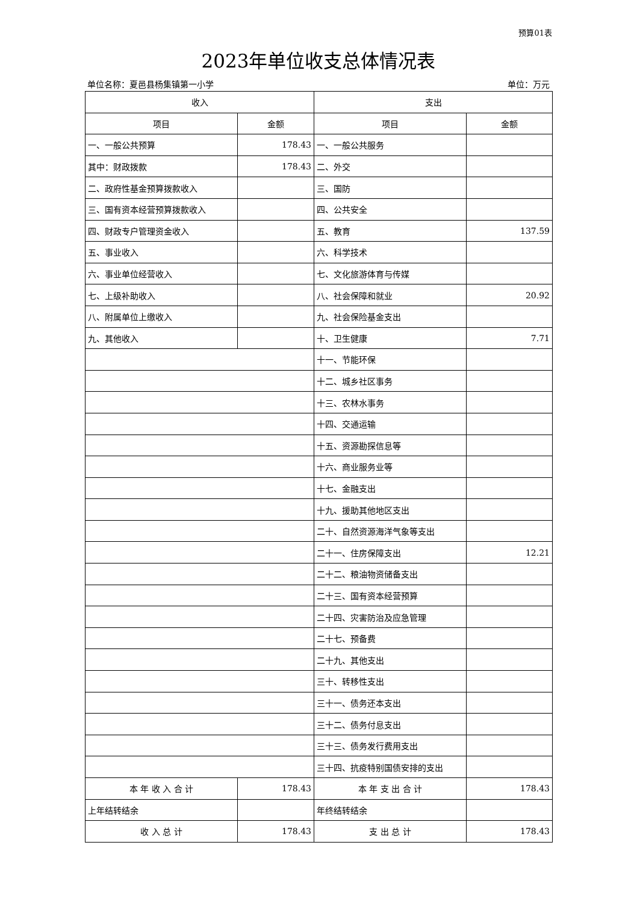预算01表
2023年单位收支总体情况表
单位名称：夏邑县杨集镇第一小学 单位：万元
| 收入 | | 支出 | |
| --- | --- | --- | --- |
| 项目 | 金额 | 项目 | 金额 |
| 一、一般公共预算 | 178.43 | 一、一般公共服务 | |
| 其中：财政拨款 | 178.43 | 二、外交 | |
| 二、政府性基金预算拨款收入 | | 三、国防 | |
| 三、国有资本经营预算拨款收入 | | 四、公共安全 | |
| 四、财政专户管理资金收入 | | 五、教育 | 137.59 |
| 五、事业收入 | | 六、科学技术 | |
| 六、事业单位经营收入 | | 七、文化旅游体育与传媒 | |
| 七、上级补助收入 | | 八、社会保障和就业 | 20.92 |
| 八、附属单位上缴收入 | | 九、社会保险基金支出 | |
| 九、其他收入 | | 十、卫生健康 | 7.71 |
| | | 十一、节能环保 | |
| | | 十二、城乡社区事务 | |
| | | 十三、农林水事务 | |
| | | 十四、交通运输 | |
| | | 十五、资源勘探信息等 | |
| | | 十六、商业服务业等 | |
| | | 十七、金融支出 | |
| | | 十九、援助其他地区支出 | |
| | | 二十、自然资源海洋气象等支出 | |
| | | 二十一、住房保障支出 | 12.21 |
| | | 二十二、粮油物资储备支出 | |
| | | 二十三、国有资本经营预算 | |
| | | 二十四、灾害防治及应急管理 | |
| | | 二十七、预备费 | |
| | | 二十九、其他支出 | |
| | | 三十、转移性支出 | |
| | | 三十一、债务还本支出 | |
| | | 三十二、债务付息支出 | |
| | | 三十三、债务发行费用支出 | |
| | | 三十四、抗疫特别国债安排的支出 | |
| 本 年 收 入 合 计 | 178.43 | 本 年 支 出 合 计 | 178.43 |
| 上年结转结余 | | 年终结转结余 | |
| 收 入 总 计 | 178.43 | 支 出 总 计 | 178.43 |